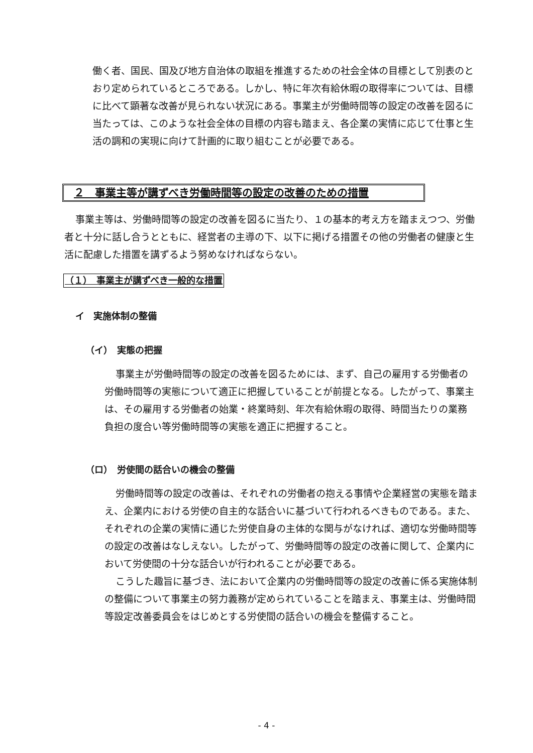働く者、国民、国及び地方自治体の取組を推進するための社会全体の目標として別表のとおり定められているところである。しかし、特に年次有給休暇の取得率については、目標に比べて顕著な改善が見られない状況にある。事業主が労働時間等の設定の改善を図るに当たっては、このような社会全体の目標の内容も踏まえ、各企業の実情に応じて仕事と生活の調和の実現に向けて計画的に取り組むことが必要である。
２　事業主等が講ずべき労働時間等の設定の改善のための措置
事業主等は、労働時間等の設定の改善を図るに当たり、１の基本的考え方を踏まえつつ、労働者と十分に話し合うとともに、経営者の主導の下、以下に掲げる措置その他の労働者の健康と生活に配慮した措置を講ずるよう努めなければならない。
（１）　事業主が講ずべき一般的な措置
イ　実施体制の整備
（イ）　実態の把握
事業主が労働時間等の設定の改善を図るためには、まず、自己の雇用する労働者の労働時間等の実態について適正に把握していることが前提となる。したがって、事業主は、その雇用する労働者の始業・終業時刻、年次有給休暇の取得、時間当たりの業務負担の度合い等労働時間等の実態を適正に把握すること。
（ロ）　労使間の話合いの機会の整備
労働時間等の設定の改善は、それぞれの労働者の抱える事情や企業経営の実態を踏まえ、企業内における労使の自主的な話合いに基づいて行われるべきものである。また、それぞれの企業の実情に通じた労使自身の主体的な関与がなければ、適切な労働時間等の設定の改善はなしえない。したがって、労働時間等の設定の改善に関して、企業内において労使間の十分な話合いが行われることが必要である。
こうした趣旨に基づき、法において企業内の労働時間等の設定の改善に係る実施体制の整備について事業主の努力義務が定められていることを踏まえ、事業主は、労働時間等設定改善委員会をはじめとする労使間の話合いの機会を整備すること。
- 4 -